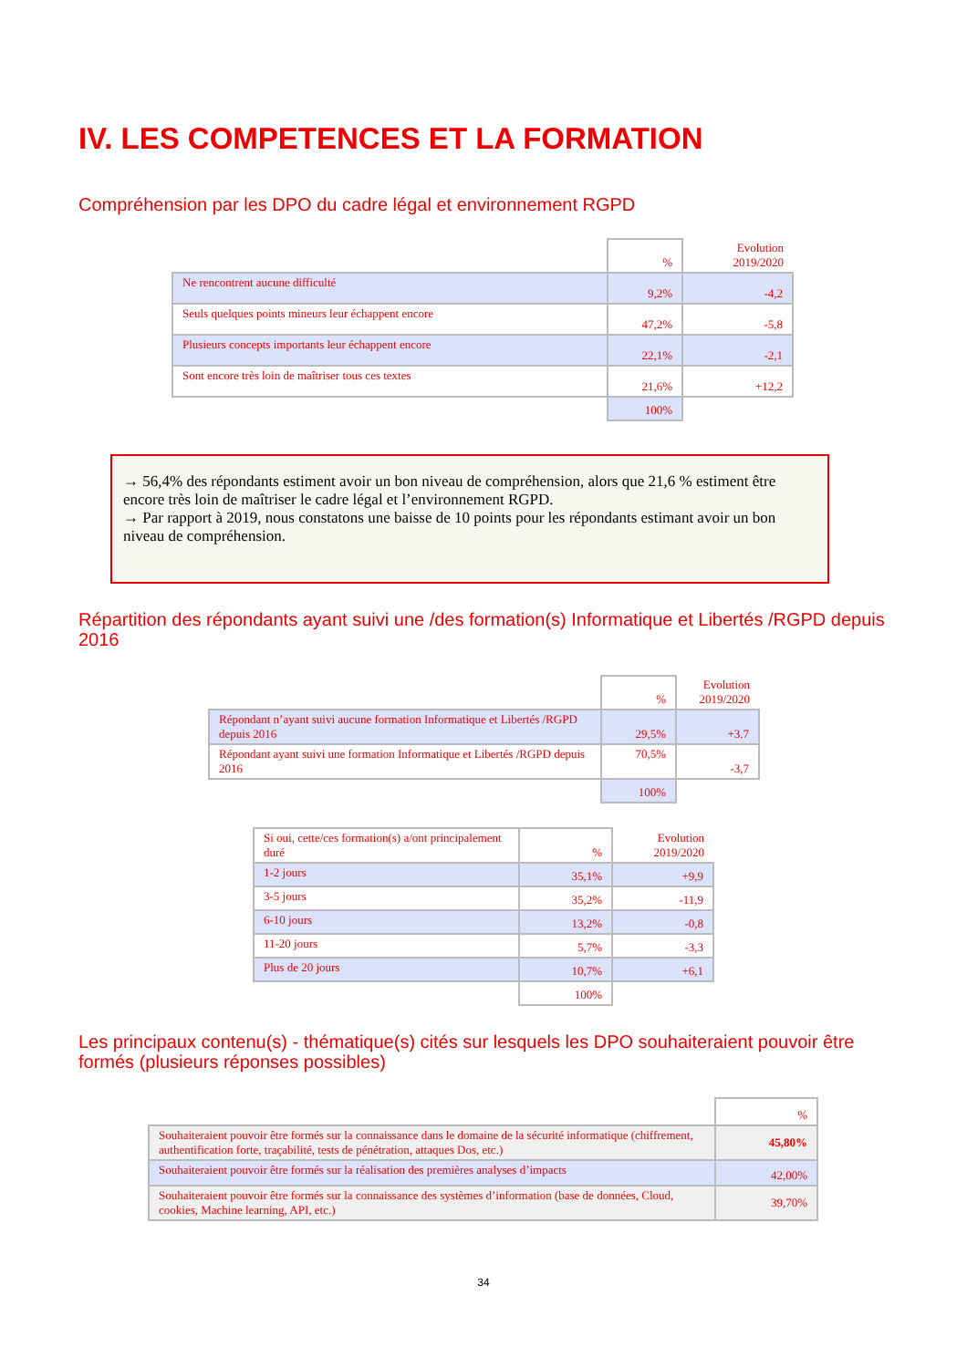IV. LES COMPETENCES ET LA FORMATION
Compréhension par les DPO du cadre légal et environnement RGPD
| | % | Evolution 2019/2020 |
| Ne rencontrent aucune difficulté | 9,2% | -4,2 |
| Seuls quelques points mineurs leur échappent encore | 47,2% | -5,8 |
| Plusieurs concepts importants leur échappent encore | 22,1% | -2,1 |
| Sont encore très loin de maîtriser tous ces textes | 21,6% | +12,2 |
| | 100% | |
→ 56,4% des répondants estiment avoir un bon niveau de compréhension, alors que 21,6 % estiment être encore très loin de maîtriser le cadre légal et l’environnement RGPD.
→ Par rapport à 2019, nous constatons une baisse de 10 points pour les répondants estimant avoir un bon niveau de compréhension.
Répartition des répondants ayant suivi une /des formation(s) Informatique et Libertés /RGPD depuis 2016
| | % | Evolution 2019/2020 |
| Répondant n’ayant suivi aucune formation Informatique et Libertés /RGPD depuis 2016 | 29,5% | +3.7 |
| Répondant ayant suivi une formation Informatique et Libertés /RGPD depuis 2016 | 70,5% | -3,7 |
| | 100% | |
| Si oui, cette/ces formation(s) a/ont principalement duré | % | Evolution 2019/2020 |
| 1-2 jours | 35,1% | +9,9 |
| 3-5 jours | 35,2% | -11,9 |
| 6-10 jours | 13,2% | -0,8 |
| 11-20 jours | 5,7% | -3,3 |
| Plus de 20 jours | 10,7% | +6,1 |
| | 100% | |
Les principaux contenu(s) - thématique(s) cités sur lesquels les DPO souhaiteraient pouvoir être formés (plusieurs réponses possibles)
| | % |
| Souhaiteraient pouvoir être formés sur la connaissance dans le domaine de la sécurité informatique (chiffrement, authentification forte, traçabilité, tests de pénétration, attaques Dos, etc.) | 45,80% |
| Souhaiteraient pouvoir être formés sur la réalisation des premières analyses d’impacts | 42,00% |
| Souhaiteraient pouvoir être formés sur la connaissance des systèmes d’information (base de données, Cloud, cookies, Machine learning, API, etc.) | 39,70% |
34